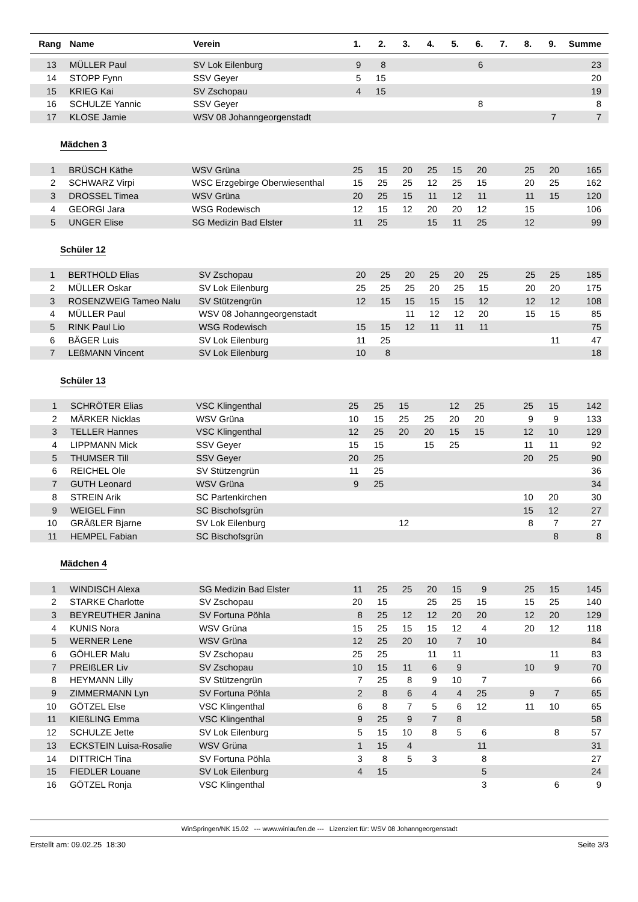| Rang | Name | Verein | 1. | 2. | 3. | 4. | 5. | 6. | 7. | 8. | 9. | Summe |
| --- | --- | --- | --- | --- | --- | --- | --- | --- | --- | --- | --- | --- |
| 13 | MÜLLER Paul | SV Lok Eilenburg | 9 | 8 | | | | 6 | | | | 23 |
| 14 | STOPP Fynn | SSV Geyer | 5 | 15 | | | | | | | | 20 |
| 15 | KRIEG Kai | SV Zschopau | 4 | 15 | | | | | | | | 19 |
| 16 | SCHULZE Yannic | SSV Geyer | | | | | | 8 | | | | 8 |
| 17 | KLOSE Jamie | WSV 08 Johanngeorgenstadt | | | | | | | | | 7 | 7 |
Mädchen 3
| 1 | BRÜSCH Käthe | WSV Grüna | 25 | 15 | 20 | 25 | 15 | 20 | | 25 | 20 | 165 |
| 2 | SCHWARZ Virpi | WSC Erzgebirge Oberwiesenthal | 15 | 25 | 25 | 12 | 25 | 15 | | 20 | 25 | 162 |
| 3 | DROSSEL Timea | WSV Grüna | 20 | 25 | 15 | 11 | 12 | 11 | | 11 | 15 | 120 |
| 4 | GEORGI Jara | WSG Rodewisch | 12 | 15 | 12 | 20 | 20 | 12 | | 15 | | 106 |
| 5 | UNGER Elise | SG Medizin Bad Elster | 11 | 25 | | 15 | 11 | 25 | | 12 | | 99 |
Schüler 12
| 1 | BERTHOLD Elias | SV Zschopau | 20 | 25 | 20 | 25 | 20 | 25 | | 25 | 25 | 185 |
| 2 | MÜLLER Oskar | SV Lok Eilenburg | 25 | 25 | 25 | 20 | 25 | 15 | | 20 | 20 | 175 |
| 3 | ROSENZWEIG Tameo Nalu | SV Stützengrün | 12 | 15 | 15 | 15 | 15 | 12 | | 12 | 12 | 108 |
| 4 | MÜLLER Paul | WSV 08 Johanngeorgenstadt | | | 11 | 12 | 12 | 20 | | 15 | 15 | 85 |
| 5 | RINK Paul Lio | WSG Rodewisch | 15 | 15 | 12 | 11 | 11 | 11 | | | | 75 |
| 6 | BÄGER Luis | SV Lok Eilenburg | 11 | 25 | | | | | | | 11 | 47 |
| 7 | LEßMANN Vincent | SV Lok Eilenburg | 10 | 8 | | | | | | | | 18 |
Schüler 13
| 1 | SCHRÖTER Elias | VSC Klingenthal | 25 | 25 | 15 | | 12 | 25 | | 25 | 15 | 142 |
| 2 | MÄRKER Nicklas | WSV Grüna | 10 | 15 | 25 | 25 | 20 | 20 | | 9 | 9 | 133 |
| 3 | TELLER Hannes | VSC Klingenthal | 12 | 25 | 20 | 20 | 15 | 15 | | 12 | 10 | 129 |
| 4 | LIPPMANN Mick | SSV Geyer | 15 | 15 | | 15 | 25 | | | 11 | 11 | 92 |
| 5 | THUMSER Till | SSV Geyer | 20 | 25 | | | | | | 20 | 25 | 90 |
| 6 | REICHEL Ole | SV Stützengrün | 11 | 25 | | | | | | | | 36 |
| 7 | GUTH Leonard | WSV Grüna | 9 | 25 | | | | | | | | 34 |
| 8 | STREIN Arik | SC Partenkirchen | | | | | | | | 10 | 20 | 30 |
| 9 | WEIGEL Finn | SC Bischofsgrün | | | | | | | | 15 | 12 | 27 |
| 10 | GRÄßLER Bjarne | SV Lok Eilenburg | | | 12 | | | | | 8 | 7 | 27 |
| 11 | HEMPEL Fabian | SC Bischofsgrün | | | | | | | | | 8 | 8 |
Mädchen 4
| 1 | WINDISCH Alexa | SG Medizin Bad Elster | 11 | 25 | 25 | 20 | 15 | 9 | | 25 | 15 | 145 |
| 2 | STARKE Charlotte | SV Zschopau | 20 | 15 | | 25 | 25 | 15 | | 15 | 25 | 140 |
| 3 | BEYREUTHER Janina | SV Fortuna Pöhla | 8 | 25 | 12 | 12 | 20 | 20 | | 12 | 20 | 129 |
| 4 | KUNIS Nora | WSV Grüna | 15 | 25 | 15 | 15 | 12 | 4 | | 20 | 12 | 118 |
| 5 | WERNER Lene | WSV Grüna | 12 | 25 | 20 | 10 | 7 | 10 | | | | 84 |
| 6 | GÖHLER Malu | SV Zschopau | 25 | 25 | | 11 | 11 | | | | 11 | 83 |
| 7 | PREIßLER Liv | SV Zschopau | 10 | 15 | 11 | 6 | 9 | | | 10 | 9 | 70 |
| 8 | HEYMANN Lilly | SV Stützengrün | 7 | 25 | 8 | 9 | 10 | 7 | | | | 66 |
| 9 | ZIMMERMANN Lyn | SV Fortuna Pöhla | 2 | 8 | 6 | 4 | 4 | 25 | | 9 | 7 | 65 |
| 10 | GÖTZEL Else | VSC Klingenthal | 6 | 8 | 7 | 5 | 6 | 12 | | 11 | 10 | 65 |
| 11 | KIEßLING Emma | VSC Klingenthal | 9 | 25 | 9 | 7 | 8 | | | | | 58 |
| 12 | SCHULZE Jette | SV Lok Eilenburg | 5 | 15 | 10 | 8 | 5 | 6 | | | 8 | 57 |
| 13 | ECKSTEIN Luisa-Rosalie | WSV Grüna | 1 | 15 | 4 | | | 11 | | | | 31 |
| 14 | DITTRICH Tina | SV Fortuna Pöhla | 3 | 8 | 5 | 3 | | 8 | | | | 27 |
| 15 | FIEDLER Louane | SV Lok Eilenburg | 4 | 15 | | | | 5 | | | | 24 |
| 16 | GÖTZEL Ronja | VSC Klingenthal | | | | | | 3 | | | 6 | 9 |
WinSpringen/NK 15.02 --- www.winlaufen.de --- Lizenziert für: WSV 08 Johanngeorgenstadt
Erstellt am: 09.02.25 18:30 Seite 3/3